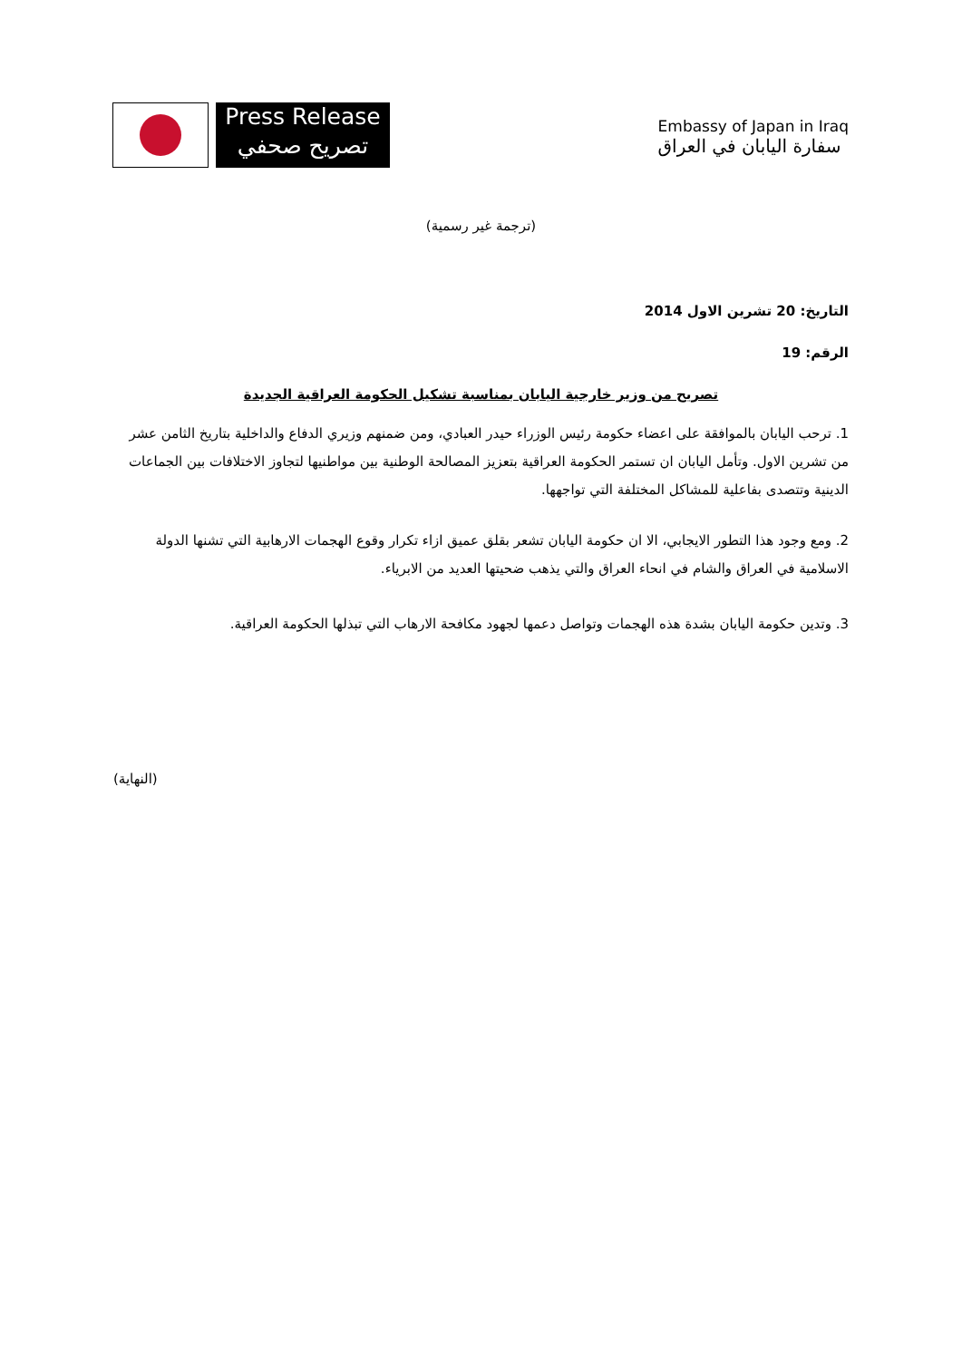Press Release
تصريح صحفي
Embassy of Japan in Iraq
سفارة اليابان في العراق
(ترجمة غير رسمية)
التاريخ: 20 تشرين الاول 2014
الرقم: 19
تصريح من وزير خارجية اليابان بمناسبة تشكيل الحكومة العراقية الجديدة
1. ترحب اليابان بالموافقة على اعضاء حكومة رئيس الوزراء حيدر العبادي، ومن ضمنهم وزيري الدفاع والداخلية بتاريخ الثامن عشر من تشرين الاول. وتأمل اليابان ان تستمر الحكومة العراقية بتعزيز المصالحة الوطنية بين مواطنيها لتجاوز الاختلافات بين الجماعات الدينية وتتصدى بفاعلية للمشاكل المختلفة التي تواجهها.
2. ومع وجود هذا التطور الايجابي، الا ان حكومة اليابان تشعر بقلق عميق ازاء تكرار وقوع الهجمات الارهابية التي تشنها الدولة الاسلامية في العراق والشام في انحاء العراق والتي يذهب ضحيتها العديد من الابرياء.
3. وتدين حكومة اليابان بشدة هذه الهجمات وتواصل دعمها لجهود مكافحة الارهاب التي تبذلها الحكومة العراقية.
(النهاية)